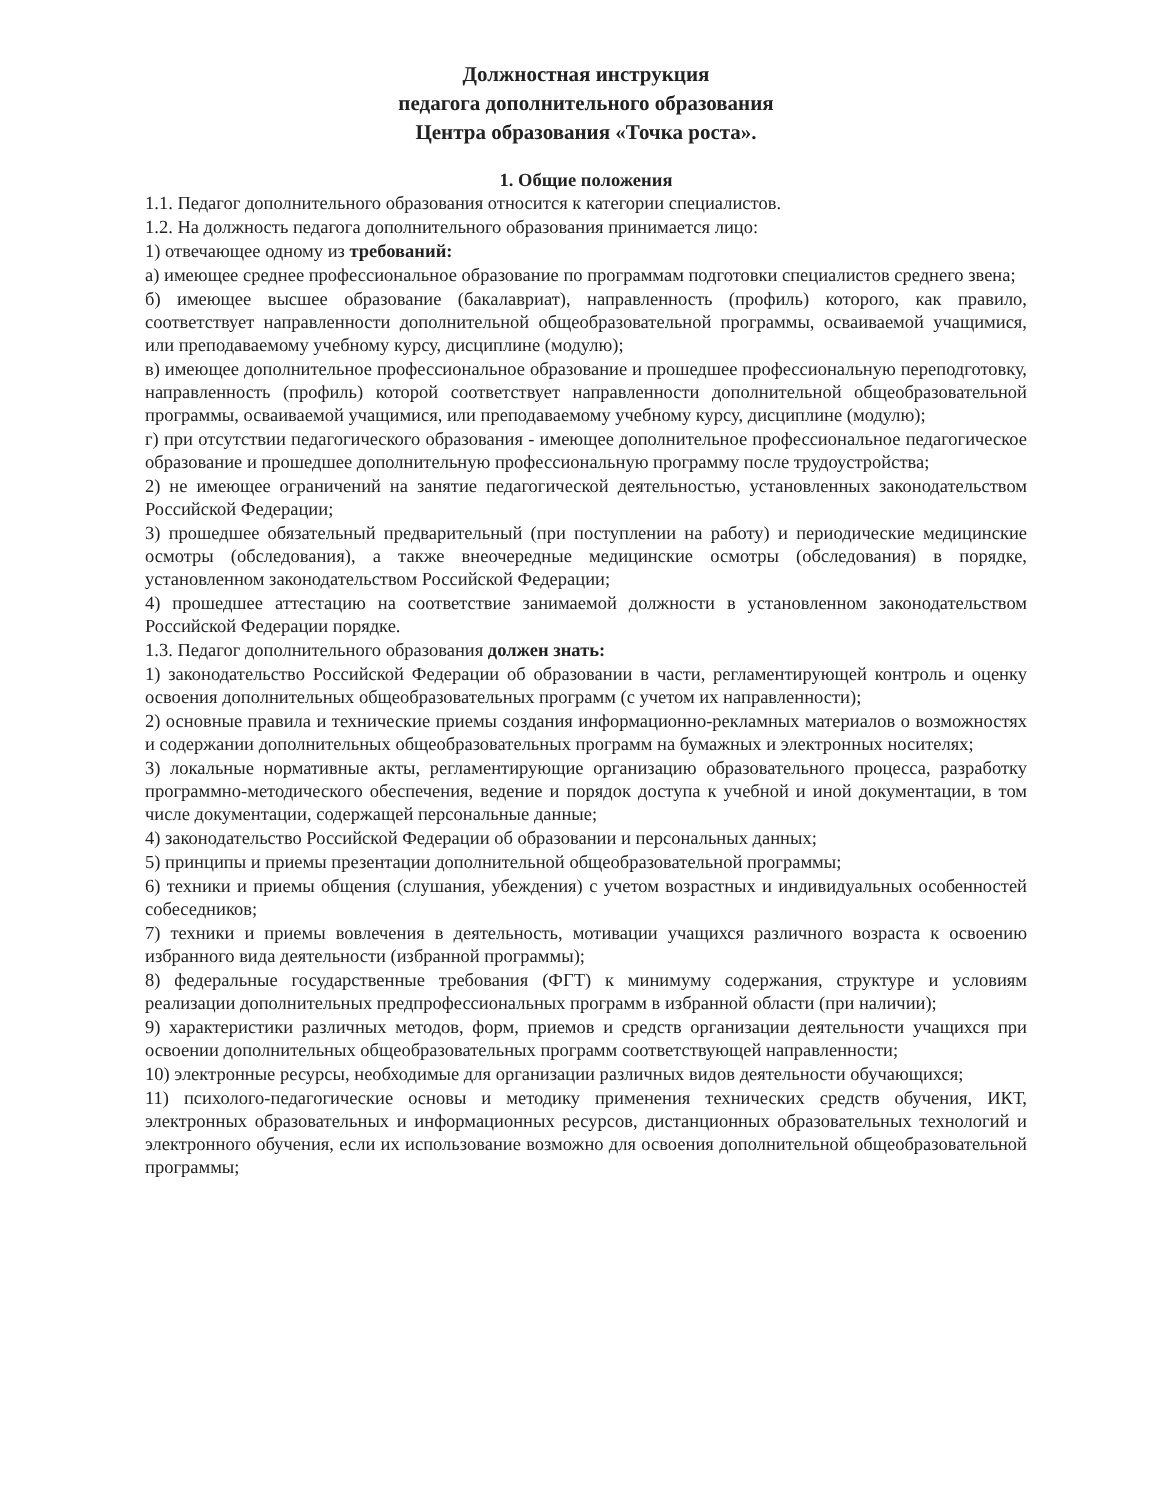Должностная инструкция
педагога дополнительного образования
Центра образования «Точка роста».
1. Общие положения
1.1. Педагог дополнительного образования относится к категории специалистов.
1.2. На должность педагога дополнительного образования принимается лицо:
1) отвечающее одному из требований:
а) имеющее среднее профессиональное образование по программам подготовки специалистов среднего звена;
б) имеющее высшее образование (бакалавриат), направленность (профиль) которого, как правило, соответствует направленности дополнительной общеобразовательной программы, осваиваемой учащимися, или преподаваемому учебному курсу, дисциплине (модулю);
в) имеющее дополнительное профессиональное образование и прошедшее профессиональную переподготовку, направленность (профиль) которой соответствует направленности дополнительной общеобразовательной программы, осваиваемой учащимися, или преподаваемому учебному курсу, дисциплине (модулю);
г) при отсутствии педагогического образования - имеющее дополнительное профессиональное педагогическое образование и прошедшее дополнительную профессиональную программу после трудоустройства;
2) не имеющее ограничений на занятие педагогической деятельностью, установленных законодательством Российской Федерации;
3) прошедшее обязательный предварительный (при поступлении на работу) и периодические медицинские осмотры (обследования), а также внеочередные медицинские осмотры (обследования) в порядке, установленном законодательством Российской Федерации;
4) прошедшее аттестацию на соответствие занимаемой должности в установленном законодательством Российской Федерации порядке.
1.3. Педагог дополнительного образования должен знать:
1) законодательство Российской Федерации об образовании в части, регламентирующей контроль и оценку освоения дополнительных общеобразовательных программ (с учетом их направленности);
2) основные правила и технические приемы создания информационно-рекламных материалов о возможностях и содержании дополнительных общеобразовательных программ на бумажных и электронных носителях;
3) локальные нормативные акты, регламентирующие организацию образовательного процесса, разработку программно-методического обеспечения, ведение и порядок доступа к учебной и иной документации, в том числе документации, содержащей персональные данные;
4) законодательство Российской Федерации об образовании и персональных данных;
5) принципы и приемы презентации дополнительной общеобразовательной программы;
6) техники и приемы общения (слушания, убеждения) с учетом возрастных и индивидуальных особенностей собеседников;
7) техники и приемы вовлечения в деятельность, мотивации учащихся различного возраста к освоению избранного вида деятельности (избранной программы);
8) федеральные государственные требования (ФГТ) к минимуму содержания, структуре и условиям реализации дополнительных предпрофессиональных программ в избранной области (при наличии);
9) характеристики различных методов, форм, приемов и средств организации деятельности учащихся при освоении дополнительных общеобразовательных программ соответствующей направленности;
10) электронные ресурсы, необходимые для организации различных видов деятельности обучающихся;
11) психолого-педагогические основы и методику применения технических средств обучения, ИКТ, электронных образовательных и информационных ресурсов, дистанционных образовательных технологий и электронного обучения, если их использование возможно для освоения дополнительной общеобразовательной программы;